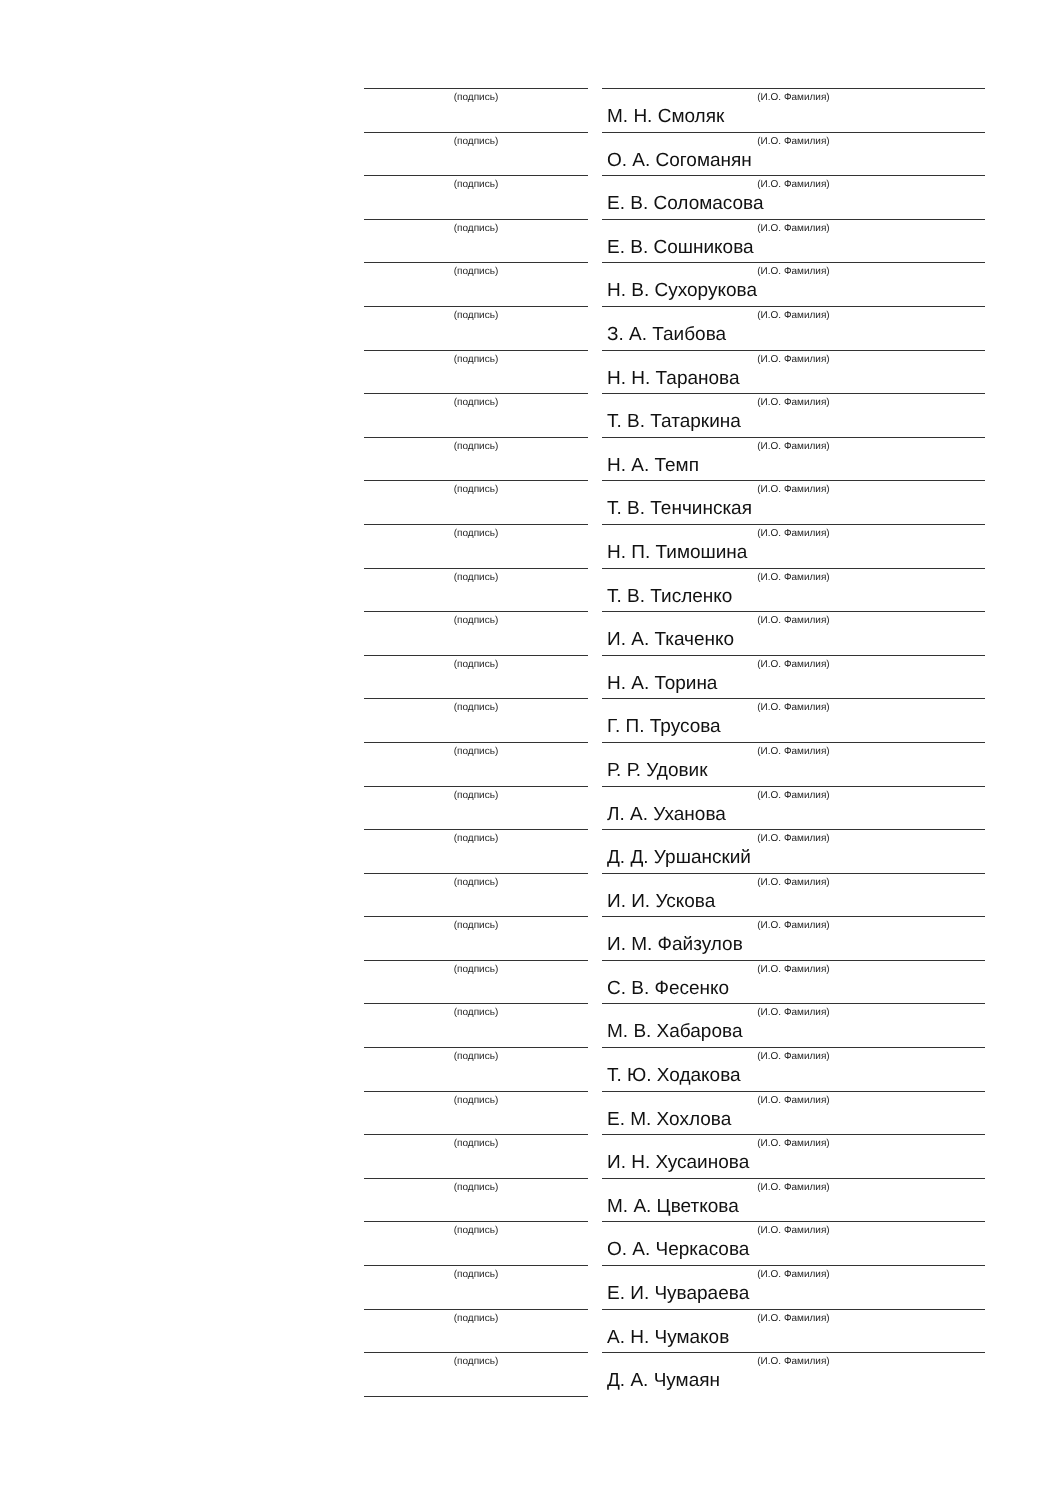(подпись) (И.О. Фамилия)
М. Н. Смоляк
(подпись) (И.О. Фамилия)
О. А. Согоманян
(подпись) (И.О. Фамилия)
Е. В. Соломасова
(подпись) (И.О. Фамилия)
Е. В. Сошникова
(подпись) (И.О. Фамилия)
Н. В. Сухорукова
(подпись) (И.О. Фамилия)
З. А. Таибова
(подпись) (И.О. Фамилия)
Н. Н. Таранова
(подпись) (И.О. Фамилия)
Т. В. Татаркина
(подпись) (И.О. Фамилия)
Н. А. Темп
(подпись) (И.О. Фамилия)
Т. В. Тенчинская
(подпись) (И.О. Фамилия)
Н. П. Тимошина
(подпись) (И.О. Фамилия)
Т. В. Тисленко
(подпись) (И.О. Фамилия)
И. А. Ткаченко
(подпись) (И.О. Фамилия)
Н. А. Торина
(подпись) (И.О. Фамилия)
Г. П. Трусова
(подпись) (И.О. Фамилия)
Р. Р. Удовик
(подпись) (И.О. Фамилия)
Л. А. Уханова
(подпись) (И.О. Фамилия)
Д. Д. Уршанский
(подпись) (И.О. Фамилия)
И. И. Ускова
(подпись) (И.О. Фамилия)
И. М. Файзулов
(подпись) (И.О. Фамилия)
С. В. Фесенко
(подпись) (И.О. Фамилия)
М. В. Хабарова
(подпись) (И.О. Фамилия)
Т. Ю. Ходакова
(подпись) (И.О. Фамилия)
Е. М. Хохлова
(подпись) (И.О. Фамилия)
И. Н. Хусаинова
(подпись) (И.О. Фамилия)
М. А. Цветкова
(подпись) (И.О. Фамилия)
О. А. Черкасова
(подпись) (И.О. Фамилия)
Е. И. Чувараева
(подпись) (И.О. Фамилия)
А. Н. Чумаков
(подпись) (И.О. Фамилия)
Д. А. Чумаян